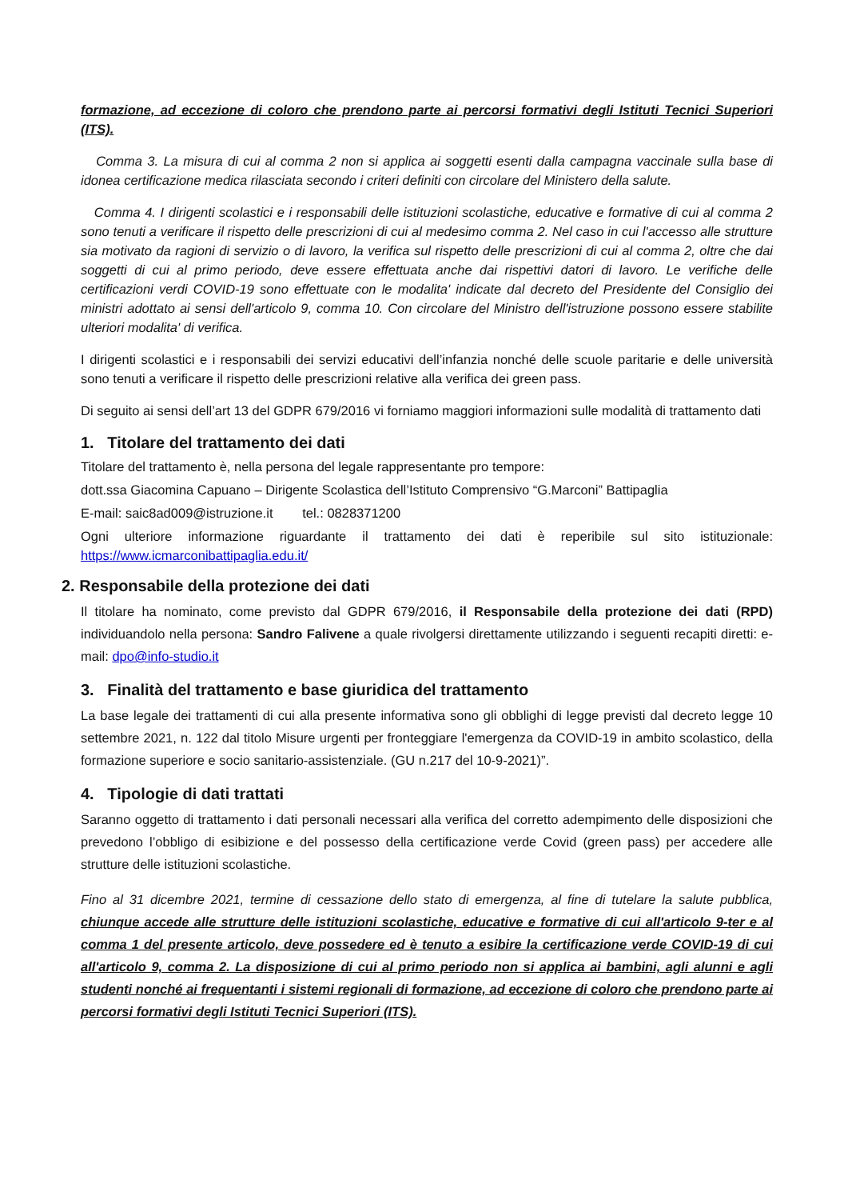formazione, ad eccezione di coloro che prendono parte ai percorsi formativi degli Istituti Tecnici Superiori (ITS).
Comma 3. La misura di cui al comma 2 non si applica ai soggetti esenti dalla campagna vaccinale sulla base di idonea certificazione medica rilasciata secondo i criteri definiti con circolare del Ministero della salute.
Comma 4. I dirigenti scolastici e i responsabili delle istituzioni scolastiche, educative e formative di cui al comma 2 sono tenuti a verificare il rispetto delle prescrizioni di cui al medesimo comma 2. Nel caso in cui l'accesso alle strutture sia motivato da ragioni di servizio o di lavoro, la verifica sul rispetto delle prescrizioni di cui al comma 2, oltre che dai soggetti di cui al primo periodo, deve essere effettuata anche dai rispettivi datori di lavoro. Le verifiche delle certificazioni verdi COVID-19 sono effettuate con le modalita' indicate dal decreto del Presidente del Consiglio dei ministri adottato ai sensi dell'articolo 9, comma 10. Con circolare del Ministro dell'istruzione possono essere stabilite ulteriori modalita' di verifica.
I dirigenti scolastici e i responsabili dei servizi educativi dell’infanzia nonché delle scuole paritarie e delle università sono tenuti a verificare il rispetto delle prescrizioni relative alla verifica dei green pass.
Di seguito ai sensi dell’art 13 del GDPR 679/2016 vi forniamo maggiori informazioni sulle modalità di trattamento dati
1. Titolare del trattamento dei dati
Titolare del trattamento è, nella persona del legale rappresentante pro tempore:
dott.ssa Giacomina Capuano – Dirigente Scolastica dell’Istituto Comprensivo “G.Marconi” Battipaglia
E-mail: saic8ad009@istruzione.it tel.: 0828371200
Ogni ulteriore informazione riguardante il trattamento dei dati è reperibile sul sito istituzionale: https://www.icmarconibattipaglia.edu.it/
2. Responsabile della protezione dei dati
Il titolare ha nominato, come previsto dal GDPR 679/2016, il Responsabile della protezione dei dati (RPD) individuandolo nella persona: Sandro Falivene a quale rivolgersi direttamente utilizzando i seguenti recapiti diretti: e-mail: dpo@info-studio.it
3. Finalità del trattamento e base giuridica del trattamento
La base legale dei trattamenti di cui alla presente informativa sono gli obblighi di legge previsti dal decreto legge 10 settembre 2021, n. 122 dal titolo Misure urgenti per fronteggiare l'emergenza da COVID-19 in ambito scolastico, della formazione superiore e socio sanitario-assistenziale. (GU n.217 del 10-9-2021)”.
4. Tipologie di dati trattati
Saranno oggetto di trattamento i dati personali necessari alla verifica del corretto adempimento delle disposizioni che prevedono l’obbligo di esibizione e del possesso della certificazione verde Covid (green pass) per accedere alle strutture delle istituzioni scolastiche.
Fino al 31 dicembre 2021, termine di cessazione dello stato di emergenza, al fine di tutelare la salute pubblica, chiunque accede alle strutture delle istituzioni scolastiche, educative e formative di cui all'articolo 9-ter e al comma 1 del presente articolo, deve possedere ed è tenuto a esibire la certificazione verde COVID-19 di cui all'articolo 9, comma 2. La disposizione di cui al primo periodo non si applica ai bambini, agli alunni e agli studenti nonché ai frequentanti i sistemi regionali di formazione, ad eccezione di coloro che prendono parte ai percorsi formativi degli Istituti Tecnici Superiori (ITS).